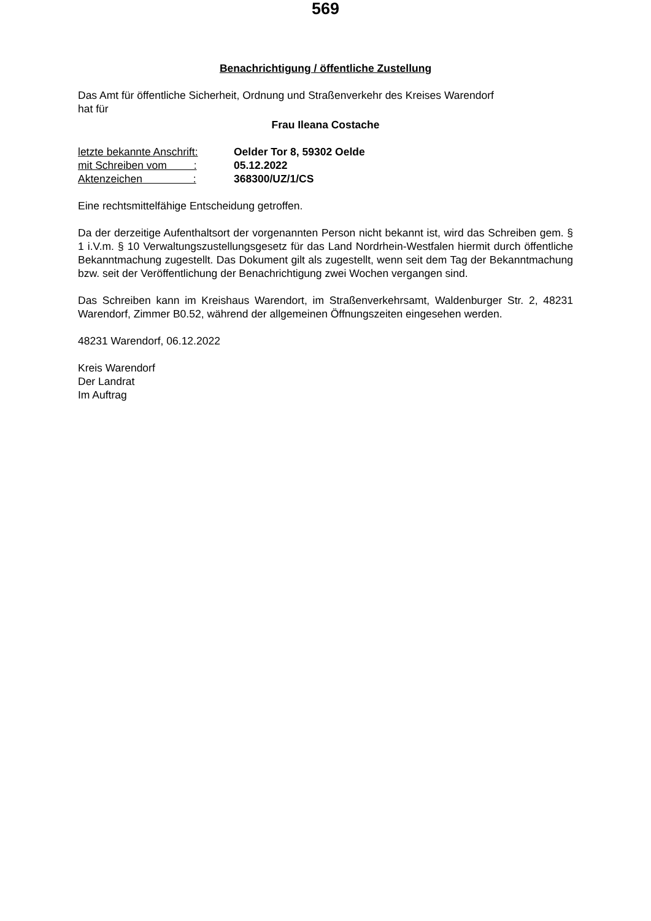569
Benachrichtigung / öffentliche Zustellung
Das Amt für öffentliche Sicherheit, Ordnung und Straßenverkehr des Kreises Warendorf
hat für
Frau Ileana Costache
| letzte bekannte Anschrift: | Oelder Tor 8, 59302 Oelde |
| mit Schreiben vom : | 05.12.2022 |
| Aktenzeichen : | 368300/UZ/1/CS |
Eine rechtsmittelfähige Entscheidung getroffen.
Da der derzeitige Aufenthaltsort der vorgenannten Person nicht bekannt ist, wird das Schreiben gem. § 1 i.V.m. § 10 Verwaltungszustellungsgesetz für das Land Nordrhein-Westfalen hiermit durch öffentliche Bekanntmachung zugestellt. Das Dokument gilt als zugestellt, wenn seit dem Tag der Bekanntmachung bzw. seit der Veröffentlichung der Benachrichtigung zwei Wochen vergangen sind.
Das Schreiben kann im Kreishaus Warendort, im Straßenverkehrsamt, Waldenburger Str. 2, 48231 Warendorf, Zimmer B0.52, während der allgemeinen Öffnungszeiten eingesehen werden.
48231 Warendorf, 06.12.2022
Kreis Warendorf
Der Landrat
Im Auftrag